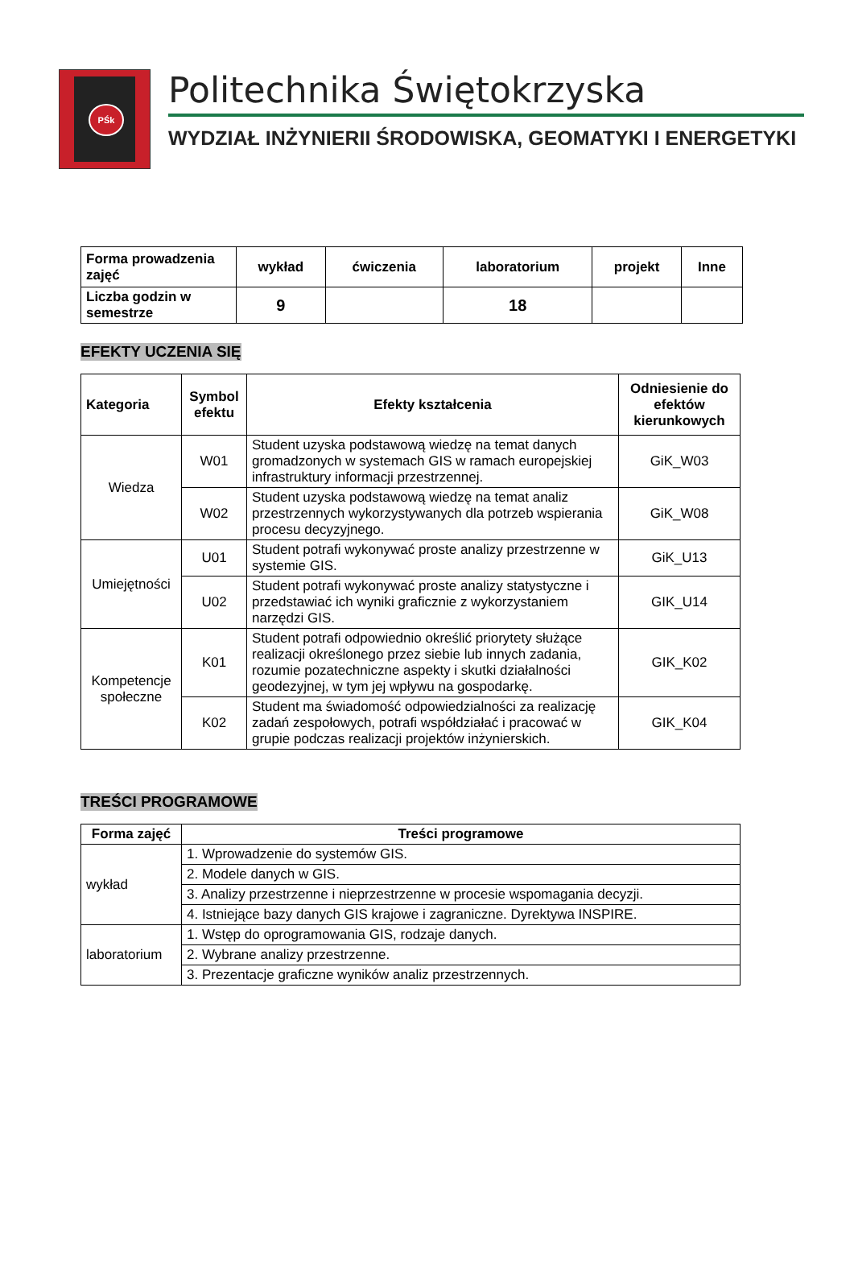PŚk
Politechnika Świętokrzyska
WYDZIAŁ INŻYNIERII ŚRODOWISKA, GEOMATYKI I ENERGETYKI
| Forma prowadzenia zajęć | wykład | ćwiczenia | laboratorium | projekt | Inne |
| --- | --- | --- | --- | --- | --- |
| Liczba godzin w semestrze | 9 | | 18 | | |
EFEKTY UCZENIA SIĘ
| Kategoria | Symbol efektu | Efekty kształcenia | Odniesienie do efektów kierunkowych |
| --- | --- | --- | --- |
| Wiedza | W01 | Student uzyska podstawową wiedzę na temat danych gromadzonych w systemach GIS w ramach europejskiej infrastruktury informacji przestrzennej. | GiK_W03 |
| | W02 | Student uzyska podstawową wiedzę na temat analiz przestrzennych wykorzystywanych dla potrzeb wspierania procesu decyzyjnego. | GiK_W08 |
| Umiejętności | U01 | Student potrafi wykonywać proste analizy przestrzenne w systemie GIS. | GiK_U13 |
| | U02 | Student potrafi wykonywać proste analizy statystyczne i przedstawiać ich wyniki graficznie z wykorzystaniem narzędzi GIS. | GIK_U14 |
| Kompetencje społeczne | K01 | Student potrafi odpowiednio określić priorytety służące realizacji określonego przez siebie lub innych zadania, rozumie pozatechniczne aspekty i skutki działalności geodezyjnej, w tym jej wpływu na gospodarkę. | GIK_K02 |
| | K02 | Student ma świadomość odpowiedzialności za realizację zadań zespołowych, potrafi współdziałać i pracować w grupie podczas realizacji projektów inżynierskich. | GIK_K04 |
TREŚCI PROGRAMOWE
| Forma zajęć | Treści programowe |
| --- | --- |
| wykład | 1. Wprowadzenie do systemów GIS. |
| | 2. Modele danych w GIS. |
| | 3. Analizy przestrzenne i nieprzestrzenne w procesie wspomagania decyzji. |
| | 4. Istniejące bazy danych GIS krajowe i zagraniczne. Dyrektywa INSPIRE. |
| laboratorium | 1. Wstęp do oprogramowania GIS, rodzaje danych. |
| | 2. Wybrane analizy przestrzenne. |
| | 3. Prezentacje graficzne wyników analiz przestrzennych. |